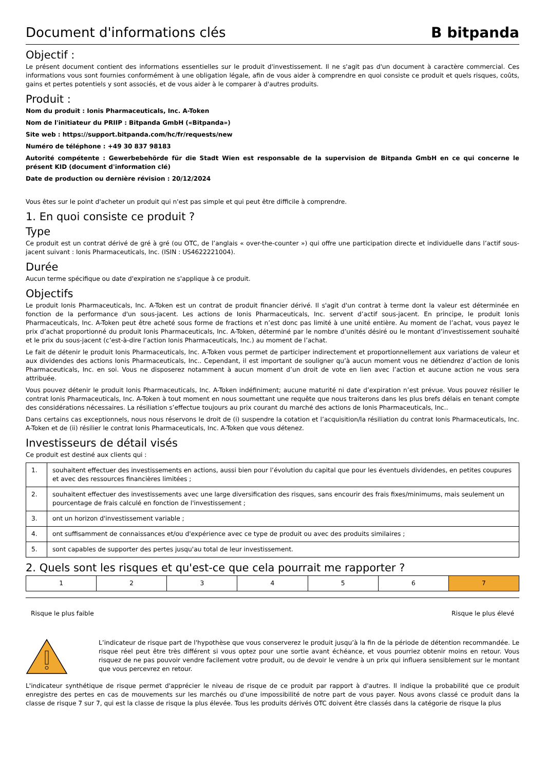Document d'informations clés B bitpanda
Objectif :
Le présent document contient des informations essentielles sur le produit d'investissement. Il ne s'agit pas d'un document à caractère commercial. Ces informations vous sont fournies conformément à une obligation légale, afin de vous aider à comprendre en quoi consiste ce produit et quels risques, coûts, gains et pertes potentiels y sont associés, et de vous aider à le comparer à d'autres produits.
Produit :
Nom du produit : Ionis Pharmaceuticals, Inc. A-Token
Nom de l'initiateur du PRIIP : Bitpanda GmbH («Bitpanda»)
Site web : https://support.bitpanda.com/hc/fr/requests/new
Numéro de téléphone : +49 30 837 98183
Autorité compétente : Gewerbebehörde für die Stadt Wien est responsable de la supervision de Bitpanda GmbH en ce qui concerne le présent KID (document d'information clé)
Date de production ou dernière révision : 20/12/2024
Vous êtes sur le point d'acheter un produit qui n'est pas simple et qui peut être difficile à comprendre.
1. En quoi consiste ce produit ?
Type
Ce produit est un contrat dérivé de gré à gré (ou OTC, de l’anglais « over-the-counter ») qui offre une participation directe et individuelle dans l’actif sous-jacent suivant : Ionis Pharmaceuticals, Inc. (ISIN : US4622221004).
Durée
Aucun terme spécifique ou date d'expiration ne s'applique à ce produit.
Objectifs
Le produit Ionis Pharmaceuticals, Inc. A-Token est un contrat de produit financier dérivé. Il s'agit d'un contrat à terme dont la valeur est déterminée en fonction de la performance d'un sous-jacent. Les actions de Ionis Pharmaceuticals, Inc. servent d’actif sous-jacent. En principe, le produit Ionis Pharmaceuticals, Inc. A-Token peut être acheté sous forme de fractions et n’est donc pas limité à une unité entière. Au moment de l’achat, vous payez le prix d’achat proportionné du produit Ionis Pharmaceuticals, Inc. A-Token, déterminé par le nombre d’unités désiré ou le montant d’investissement souhaité et le prix du sous-jacent (c’est-à-dire l’action Ionis Pharmaceuticals, Inc.) au moment de l’achat.
Le fait de détenir le produit Ionis Pharmaceuticals, Inc. A-Token vous permet de participer indirectement et proportionnellement aux variations de valeur et aux dividendes des actions Ionis Pharmaceuticals, Inc.. Cependant, il est important de souligner qu’à aucun moment vous ne détiendrez d’action de Ionis Pharmaceuticals, Inc. en soi. Vous ne disposerez notamment à aucun moment d’un droit de vote en lien avec l’action et aucune action ne vous sera attribuée.
Vous pouvez détenir le produit Ionis Pharmaceuticals, Inc. A-Token indéfiniment; aucune maturité ni date d’expiration n’est prévue. Vous pouvez résilier le contrat Ionis Pharmaceuticals, Inc. A-Token à tout moment en nous soumettant une requête que nous traiterons dans les plus brefs délais en tenant compte des considérations nécessaires. La résiliation s’effectue toujours au prix courant du marché des actions de Ionis Pharmaceuticals, Inc..
Dans certains cas exceptionnels, nous nous réservons le droit de (i) suspendre la cotation et l’acquisition/la résiliation du contrat Ionis Pharmaceuticals, Inc. A-Token et de (ii) résilier le contrat Ionis Pharmaceuticals, Inc. A-Token que vous détenez.
Investisseurs de détail visés
Ce produit est destiné aux clients qui :
| 1. | souhaitent effectuer des investissements en actions, aussi bien pour l’évolution du capital que pour les éventuels dividendes, en petites coupures et avec des ressources financières limitées ; |
| 2. | souhaitent effectuer des investissements avec une large diversification des risques, sans encourir des frais fixes/minimums, mais seulement un pourcentage de frais calculé en fonction de l'investissement ; |
| 3. | ont un horizon d'investissement variable ; |
| 4. | ont suffisamment de connaissances et/ou d'expérience avec ce type de produit ou avec des produits similaires ; |
| 5. | sont capables de supporter des pertes jusqu'au total de leur investissement. |
2. Quels sont les risques et qu'est-ce que cela pourrait me rapporter ?
| 1 | 2 | 3 | 4 | 5 | 6 | 7 |
Risque le plus faible Risque le plus élevé
L’indicateur de risque part de l'hypothèse que vous conserverez le produit jusqu’à la fin de la période de détention recommandée. Le risque réel peut être très différent si vous optez pour une sortie avant échéance, et vous pourriez obtenir moins en retour. Vous risquez de ne pas pouvoir vendre facilement votre produit, ou de devoir le vendre à un prix qui influera sensiblement sur le montant que vous percevrez en retour.
L'indicateur synthétique de risque permet d'apprécier le niveau de risque de ce produit par rapport à d'autres. Il indique la probabilité que ce produit enregistre des pertes en cas de mouvements sur les marchés ou d'une impossibilité de notre part de vous payer. Nous avons classé ce produit dans la classe de risque 7 sur 7, qui est la classe de risque la plus élevée. Tous les produits dérivés OTC doivent être classés dans la catégorie de risque la plus